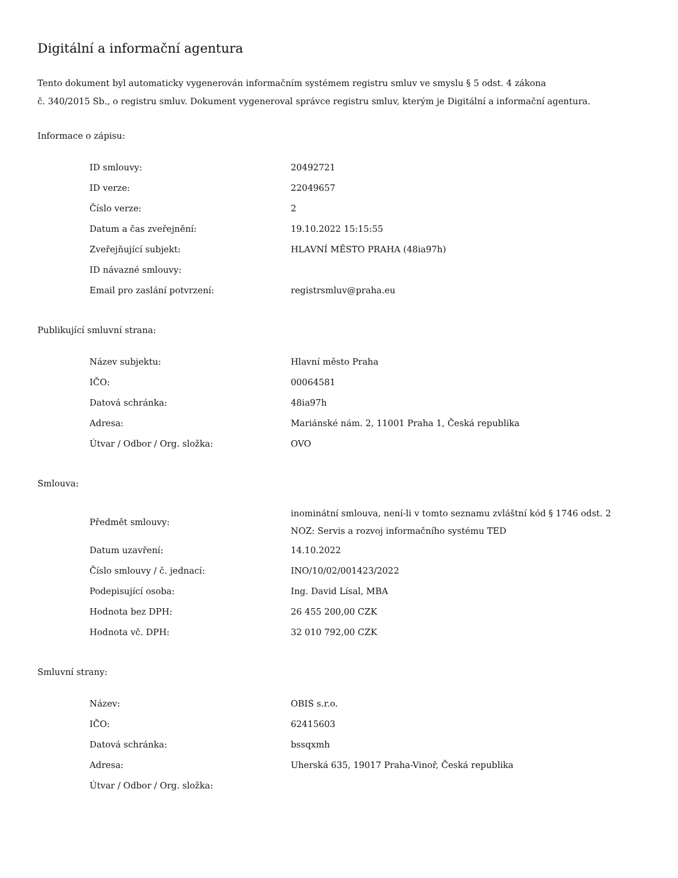Digitální a informační agentura
Tento dokument byl automaticky vygenerován informačním systémem registru smluv ve smyslu § 5 odst. 4 zákona
č. 340/2015 Sb., o registru smluv. Dokument vygeneroval správce registru smluv, kterým je Digitální a informační agentura.
Informace o zápisu:
| ID smlouvy: | 20492721 |
| ID verze: | 22049657 |
| Číslo verze: | 2 |
| Datum a čas zveřejnění: | 19.10.2022 15:15:55 |
| Zveřejňující subjekt: | HLAVNÍ MĚSTO PRAHA (48ia97h) |
| ID návazné smlouvy: | |
| Email pro zaslání potvrzení: | registrsmluv@praha.eu |
Publikující smluvní strana:
| Název subjektu: | Hlavní město Praha |
| IČO: | 00064581 |
| Datová schránka: | 48ia97h |
| Adresa: | Mariánské nám. 2, 11001 Praha 1, Česká republika |
| Útvar / Odbor / Org. složka: | OVO |
Smlouva:
| Předmět smlouvy: | inominátní smlouva, není-li v tomto seznamu zvláštní kód § 1746 odst. 2 NOZ: Servis a rozvoj informačního systému TED |
| Datum uzavření: | 14.10.2022 |
| Číslo smlouvy / č. jednací: | INO/10/02/001423/2022 |
| Podepisující osoba: | Ing. David Lísal, MBA |
| Hodnota bez DPH: | 26 455 200,00 CZK |
| Hodnota vč. DPH: | 32 010 792,00 CZK |
Smluvní strany:
| Název: | OBIS s.r.o. |
| IČO: | 62415603 |
| Datová schránka: | bssqxmh |
| Adresa: | Uherská 635, 19017 Praha-Vinoř, Česká republika |
| Útvar / Odbor / Org. složka: | |